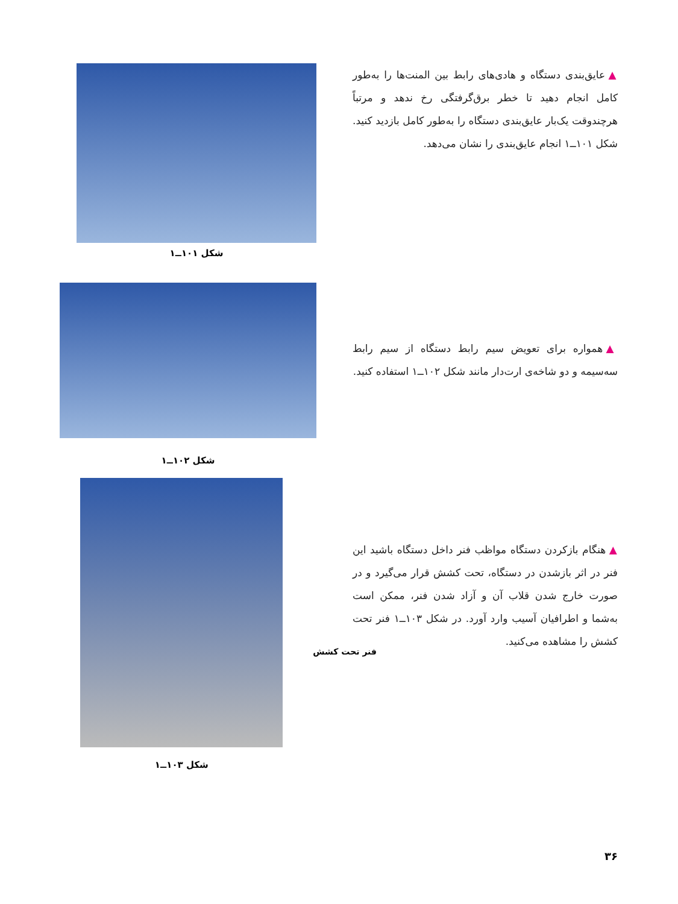▲ عایق‌بندی دستگاه و هادی‌های رابط بین المنت‌ها را به‌طور کامل انجام دهید تا خطر برق‌گرفتگی رخ ندهد و مرتباً هرچندوقت یک‌بار عایق‌بندی دستگاه را به‌طور کامل بازدید کنید. شکل ۱۰۱ــ۱ انجام عایق‌بندی را نشان می‌دهد.
شکل ۱۰۱ــ۱
▲ همواره برای تعویض سیم رابط دستگاه از سیم رابط سه‌سیمه و دو شاخه‌ی ارت‌دار مانند شکل ۱۰۲ــ۱ استفاده کنید.
شکل ۱۰۲ــ۱
▲ هنگام بازکردن دستگاه مواظب فنر داخل دستگاه باشید این فنر در اثر بازشدن در دستگاه، تحت کشش قرار می‌گیرد و در صورت خارج شدن قلاب آن و آزاد شدن فنر، ممکن است به‌شما و اطرافیان آسیب وارد آورد. در شکل ۱۰۳ــ۱ فنر تحت کشش را مشاهده می‌کنید.
فنر تحت کشش
شکل ۱۰۳ــ۱
۳۶